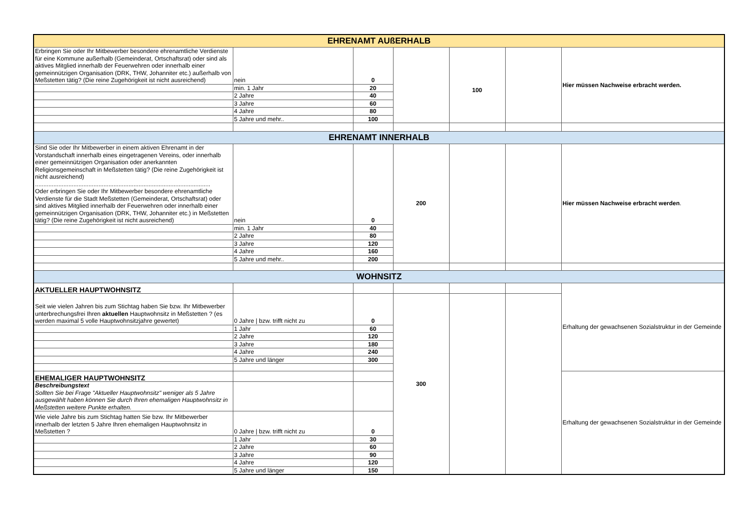| EHRENAMT AUßERHALB | | | | | | |
| Erbringen Sie oder Ihr Mitbewerber besondere ehrenamtliche Verdienste für eine Kommune außerhalb (Gemeinderat, Ortschaftsrat) oder sind als aktives Mitglied innerhalb der Feuerwehren oder innerhalb einer gemeinnützigen Organisation (DRK, THW, Johanniter etc.) außerhalb von Meßstetten tätig? (Die reine Zugehörigkeit ist nicht ausreichend) | nein | 0 | | 100 | | Hier müssen Nachweise erbracht werden. |
| | min. 1 Jahr | 20 | | | | |
| | 2 Jahre | 40 | | | | |
| | 3 Jahre | 60 | | | | |
| | 4 Jahre | 80 | | | | |
| | 5 Jahre und mehr.. | 100 | | | | |
| EHRENAMT INNERHALB | | | | | | |
| Sind Sie oder Ihr Mitbewerber in einem aktiven Ehrenamt in der Vorstandschaft innerhalb eines eingetragenen Vereins, oder innerhalb einer gemeinnützigen Organisation oder anerkannten Religionsgemeinschaft in Meßstetten tätig? (Die reine Zugehörigkeit ist nicht ausreichend) ......................................................................................................... Oder erbringen Sie oder Ihr Mitbewerber besondere ehrenamtliche Verdienste für die Stadt Meßstetten (Gemeinderat, Ortschaftsrat) oder sind aktives Mitglied innerhalb der Feuerwehren oder innerhalb einer gemeinnützigen Organisation (DRK, THW, Johanniter etc.) in Meßstetten tätig? (Die reine Zugehörigkeit ist nicht ausreichend) | nein | 0 | 200 | | | Hier müssen Nachweise erbracht werden . |
| | min. 1 Jahr | 40 | | | | |
| | 2 Jahre | 80 | | | | |
| | 3 Jahre | 120 | | | | |
| | 4 Jahre | 160 | | | | |
| | 5 Jahre und mehr.. | 200 | | | | |
| WOHNSITZ | | | | | | |
| AKTUELLER HAUPTWOHNSITZ | | | | | | Erhaltung der gewachsenen Sozialstruktur in der Gemeinde |
| Seit wie vielen Jahren bis zum Stichtag haben Sie bzw. Ihr Mitbewerber unterbrechungsfrei Ihren aktuellen Hauptwohnsitz in Meßstetten ? (es werden maximal 5 volle Hauptwohnsitzjahre gewertet) | 0 Jahre / bzw. trifft nicht zu | 0 | 300 | | | |
| | 1 Jahr | 60 | | | | |
| | 2 Jahre | 120 | | | | |
| | 3 Jahre | 180 | | | | |
| | 4 Jahre | 240 | | | | |
| | 5 Jahre und länger | 300 | | | | |
| EHEMALIGER HAUPTWOHNSITZ | | | | | | Erhaltung der gewachsenen Sozialstruktur in der Gemeinde |
| Beschreibungstext Sollten Sie bei Frage "Aktueller Hauptwohnsitz" weniger als 5 Jahre ausgewählt haben können Sie durch Ihren ehemaligen Hauptwohnsitz in Meßstetten weitere Punkte erhalten. | | | | | | |
| Wie viele Jahre bis zum Stichtag hatten Sie bzw. Ihr Mitbewerber innerhalb der letzten 5 Jahre Ihren ehemaligen Hauptwohnsitz in Meßstetten ? | 0 Jahre / bzw. trifft nicht zu | 0 | | | | |
| | 1 Jahr | 30 | | | | |
| | 2 Jahre | 60 | | | | |
| | 3 Jahre | 90 | | | | |
| | 4 Jahre | 120 | | | | |
| | 5 Jahre und länger | 150 | | | | |